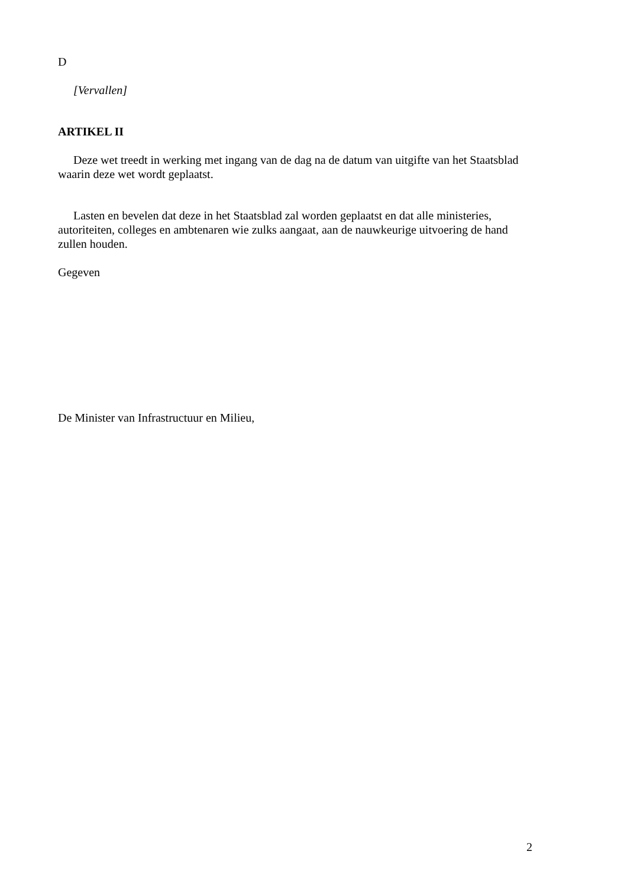D
[Vervallen]
ARTIKEL II
Deze wet treedt in werking met ingang van de dag na de datum van uitgifte van het Staatsblad waarin deze wet wordt geplaatst.
Lasten en bevelen dat deze in het Staatsblad zal worden geplaatst en dat alle ministeries, autoriteiten, colleges en ambtenaren wie zulks aangaat, aan de nauwkeurige uitvoering de hand zullen houden.
Gegeven
De Minister van Infrastructuur en Milieu,
2